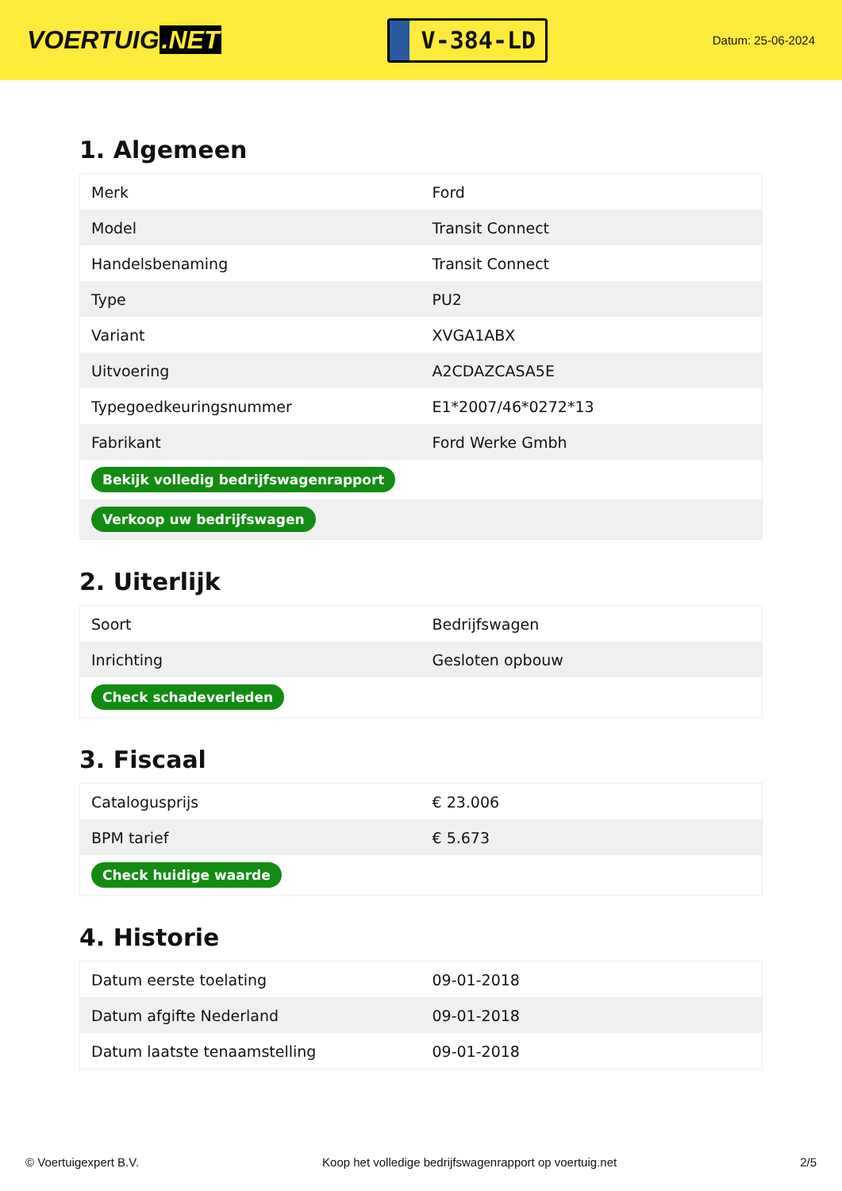VOERTUIG.NET
V-384-LD
Datum: 25-06-2024
1. Algemeen
| Merk | Ford |
| Model | Transit Connect |
| Handelsbenaming | Transit Connect |
| Type | PU2 |
| Variant | XVGA1ABX |
| Uitvoering | A2CDAZCASA5E |
| Typegoedkeuringsnummer | E1*2007/46*0272*13 |
| Fabrikant | Ford Werke Gmbh |
| Bekijk volledig bedrijfswagenrapport | |
| Verkoop uw bedrijfswagen | |
2. Uiterlijk
| Soort | Bedrijfswagen |
| Inrichting | Gesloten opbouw |
| Check schadeverleden | |
3. Fiscaal
| Catalogusprijs | € 23.006 |
| BPM tarief | € 5.673 |
| Check huidige waarde | |
4. Historie
| Datum eerste toelating | 09-01-2018 |
| Datum afgifte Nederland | 09-01-2018 |
| Datum laatste tenaamstelling | 09-01-2018 |
© Voertuigexpert B.V. Koop het volledige bedrijfswagenrapport op voertuig.net 2/5